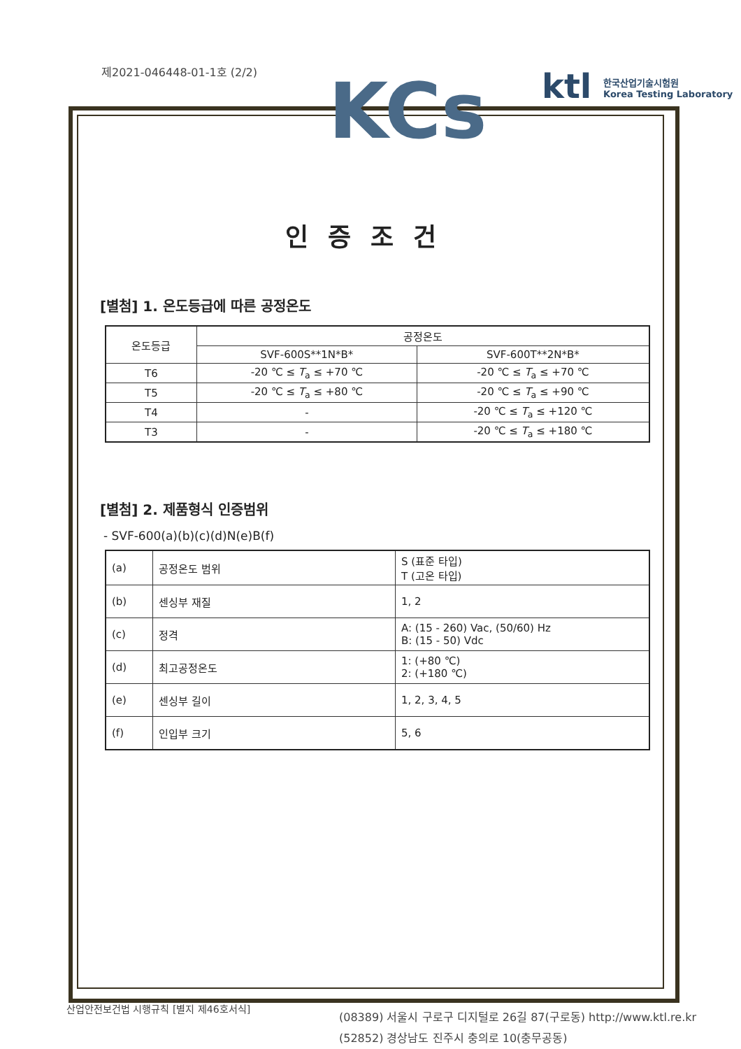KCs
ktl 한국산업기술시험원
Korea Testing Laboratory
제2021-046448-01-1호 (2/2)
인증조건
[별첨] 1. 온도등급에 따른 공정온도
| 온도등급 | 공정온도 | |
| --- | --- | --- |
| | SVF-600S**1N*B* | SVF-600T**2N*B* |
| T6 | -20 ℃ ≤ T<sub>a</sub> ≤ +70 ℃ | -20 ℃ ≤ T<sub>a</sub> ≤ +70 ℃ |
| T5 | -20 ℃ ≤ T<sub>a</sub> ≤ +80 ℃ | -20 ℃ ≤ T<sub>a</sub> ≤ +90 ℃ |
| T4 | - | -20 ℃ ≤ T<sub>a</sub> ≤ +120 ℃ |
| T3 | - | -20 ℃ ≤ T<sub>a</sub> ≤ +180 ℃ |
[별첨] 2. 제품형식 인증범위
- SVF-600(a)(b)(c)(d)N(e)B(f)
| (a) | 공정온도 범위 | S (표준 타입) T (고온 타입) |
| (b) | 센싱부 재질 | 1, 2 |
| (c) | 정격 | A: (15 - 260) Vac, (50/60) Hz B: (15 - 50) Vdc |
| (d) | 최고공정온도 | 1: (+80 ℃) 2: (+180 ℃) |
| (e) | 센싱부 길이 | 1, 2, 3, 4, 5 |
| (f) | 인입부 크기 | 5, 6 |
산업안전보건법 시행규칙 [별지 제46호서식]
(08389) 서울시 구로구 디지털로 26길 87(구로동) http://www.ktl.re.kr
(52852) 경상남도 진주시 충의로 10(충무공동)